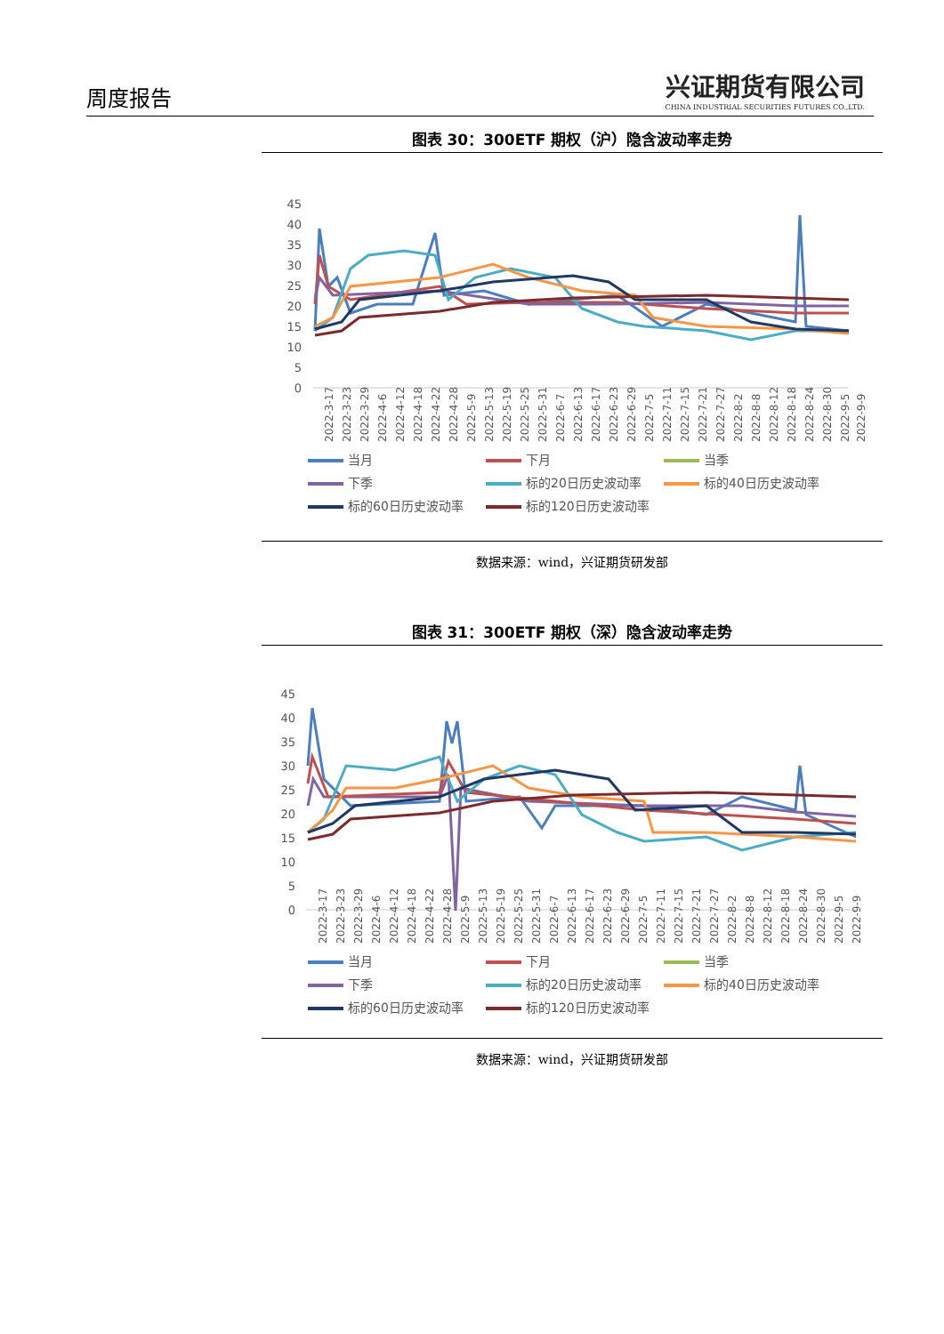周度报告
兴证期货有限公司
CHINA INDUSTRIAL SECURITIES FUTURES CO.,LTD.
图表 30：300ETF 期权（沪）隐含波动率走势
45
40
35
30
25
20
15
10
5
0
2022-3-17
2022-3-23
2022-3-29
2022-4-6
2022-4-12
2022-4-18
2022-4-22
2022-4-28
2022-5-9
2022-5-13
2022-5-19
2022-5-25
2022-5-31
2022-6-7
2022-6-13
2022-6-17
2022-6-23
2022-6-29
2022-7-5
2022-7-11
2022-7-15
2022-7-21
2022-7-27
2022-8-2
2022-8-8
2022-8-12
2022-8-18
2022-8-24
2022-8-30
2022-9-5
2022-9-9
当月 下月 当季 下季 标的20日历史波动率 标的40日历史波动率 标的60日历史波动率 标的120日历史波动率
数据来源：wind，兴证期货研发部
图表 31：300ETF 期权（深）隐含波动率走势
45
40
35
30
25
20
15
10
5
0
2022-3-17
2022-3-23
2022-3-29
2022-4-6
2022-4-12
2022-4-18
2022-4-22
2022-4-28
2022-5-9
2022-5-13
2022-5-19
2022-5-25
2022-5-31
2022-6-7
2022-6-13
2022-6-17
2022-6-23
2022-6-29
2022-7-5
2022-7-11
2022-7-15
2022-7-21
2022-7-27
2022-8-2
2022-8-8
2022-8-12
2022-8-18
2022-8-24
2022-8-30
2022-9-5
2022-9-9
当月 下月 当季 下季 标的20日历史波动率 标的40日历史波动率 标的60日历史波动率 标的120日历史波动率
数据来源：wind，兴证期货研发部